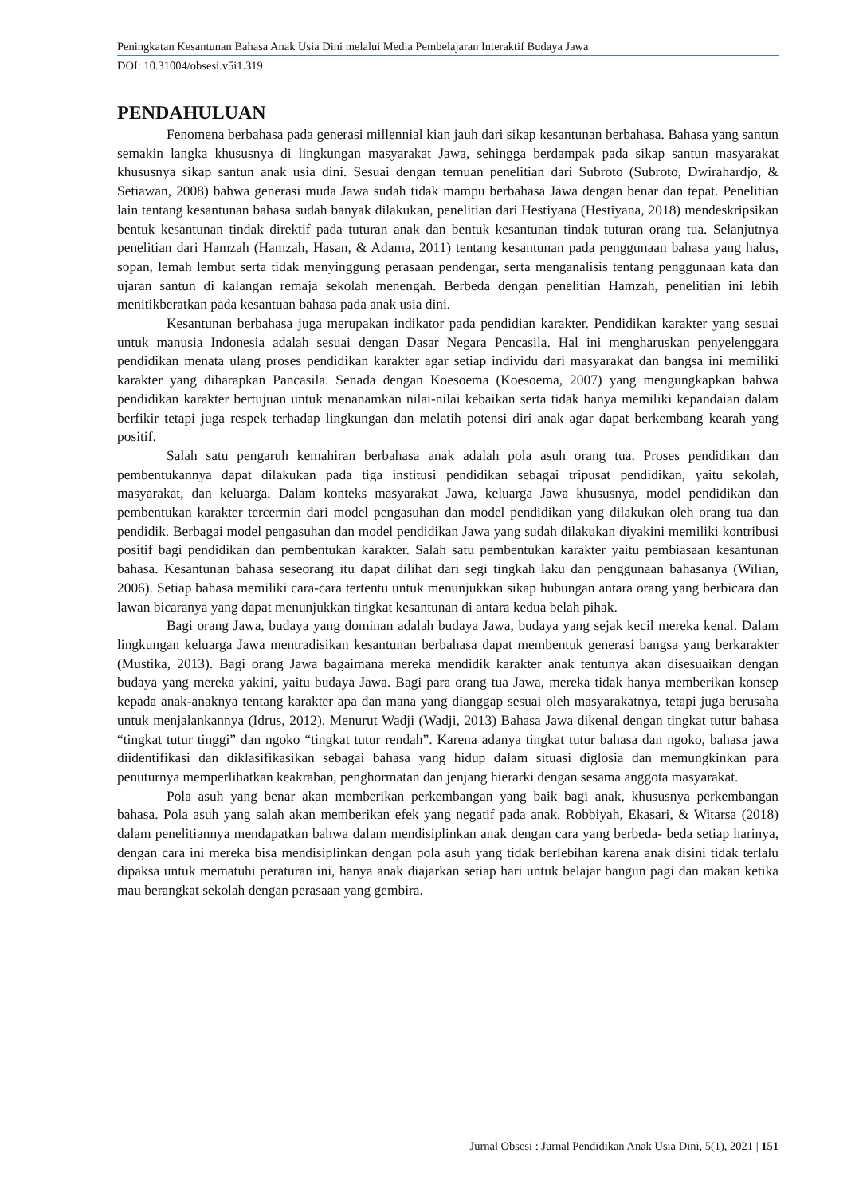Peningkatan Kesantunan Bahasa Anak Usia Dini melalui Media Pembelajaran Interaktif Budaya Jawa
DOI: 10.31004/obsesi.v5i1.319
PENDAHULUAN
Fenomena berbahasa pada generasi millennial kian jauh dari sikap kesantunan berbahasa. Bahasa yang santun semakin langka khususnya di lingkungan masyarakat Jawa, sehingga berdampak pada sikap santun masyarakat khususnya sikap santun anak usia dini. Sesuai dengan temuan penelitian dari Subroto (Subroto, Dwirahardjo, & Setiawan, 2008) bahwa generasi muda Jawa sudah tidak mampu berbahasa Jawa dengan benar dan tepat. Penelitian lain tentang kesantunan bahasa sudah banyak dilakukan, penelitian dari Hestiyana (Hestiyana, 2018) mendeskripsikan bentuk kesantunan tindak direktif pada tuturan anak dan bentuk kesantunan tindak tuturan orang tua. Selanjutnya penelitian dari Hamzah (Hamzah, Hasan, & Adama, 2011) tentang kesantunan pada penggunaan bahasa yang halus, sopan, lemah lembut serta tidak menyinggung perasaan pendengar, serta menganalisis tentang penggunaan kata dan ujaran santun di kalangan remaja sekolah menengah. Berbeda dengan penelitian Hamzah, penelitian ini lebih menitikberatkan pada kesantuan bahasa pada anak usia dini.
Kesantunan berbahasa juga merupakan indikator pada pendidian karakter. Pendidikan karakter yang sesuai untuk manusia Indonesia adalah sesuai dengan Dasar Negara Pencasila. Hal ini mengharuskan penyelenggara pendidikan menata ulang proses pendidikan karakter agar setiap individu dari masyarakat dan bangsa ini memiliki karakter yang diharapkan Pancasila. Senada dengan Koesoema (Koesoema, 2007) yang mengungkapkan bahwa pendidikan karakter bertujuan untuk menanamkan nilai-nilai kebaikan serta tidak hanya memiliki kepandaian dalam berfikir tetapi juga respek terhadap lingkungan dan melatih potensi diri anak agar dapat berkembang kearah yang positif.
Salah satu pengaruh kemahiran berbahasa anak adalah pola asuh orang tua. Proses pendidikan dan pembentukannya dapat dilakukan pada tiga institusi pendidikan sebagai tripusat pendidikan, yaitu sekolah, masyarakat, dan keluarga. Dalam konteks masyarakat Jawa, keluarga Jawa khususnya, model pendidikan dan pembentukan karakter tercermin dari model pengasuhan dan model pendidikan yang dilakukan oleh orang tua dan pendidik. Berbagai model pengasuhan dan model pendidikan Jawa yang sudah dilakukan diyakini memiliki kontribusi positif bagi pendidikan dan pembentukan karakter. Salah satu pembentukan karakter yaitu pembiasaan kesantunan bahasa. Kesantunan bahasa seseorang itu dapat dilihat dari segi tingkah laku dan penggunaan bahasanya (Wilian, 2006). Setiap bahasa memiliki cara-cara tertentu untuk menunjukkan sikap hubungan antara orang yang berbicara dan lawan bicaranya yang dapat menunjukkan tingkat kesantunan di antara kedua belah pihak.
Bagi orang Jawa, budaya yang dominan adalah budaya Jawa, budaya yang sejak kecil mereka kenal. Dalam lingkungan keluarga Jawa mentradisikan kesantunan berbahasa dapat membentuk generasi bangsa yang berkarakter (Mustika, 2013). Bagi orang Jawa bagaimana mereka mendidik karakter anak tentunya akan disesuaikan dengan budaya yang mereka yakini, yaitu budaya Jawa. Bagi para orang tua Jawa, mereka tidak hanya memberikan konsep kepada anak-anaknya tentang karakter apa dan mana yang dianggap sesuai oleh masyarakatnya, tetapi juga berusaha untuk menjalankannya (Idrus, 2012). Menurut Wadji (Wadji, 2013) Bahasa Jawa dikenal dengan tingkat tutur bahasa “tingkat tutur tinggi” dan ngoko “tingkat tutur rendah”. Karena adanya tingkat tutur bahasa dan ngoko, bahasa jawa diidentifikasi dan diklasifikasikan sebagai bahasa yang hidup dalam situasi diglosia dan memungkinkan para penuturnya memperlihatkan keakraban, penghormatan dan jenjang hierarki dengan sesama anggota masyarakat.
Pola asuh yang benar akan memberikan perkembangan yang baik bagi anak, khususnya perkembangan bahasa. Pola asuh yang salah akan memberikan efek yang negatif pada anak. Robbiyah, Ekasari, & Witarsa (2018) dalam penelitiannya mendapatkan bahwa dalam mendisiplinkan anak dengan cara yang berbeda- beda setiap harinya, dengan cara ini mereka bisa mendisiplinkan dengan pola asuh yang tidak berlebihan karena anak disini tidak terlalu dipaksa untuk mematuhi peraturan ini, hanya anak diajarkan setiap hari untuk belajar bangun pagi dan makan ketika mau berangkat sekolah dengan perasaan yang gembira.
Jurnal Obsesi : Jurnal Pendidikan Anak Usia Dini, 5(1), 2021 | 151